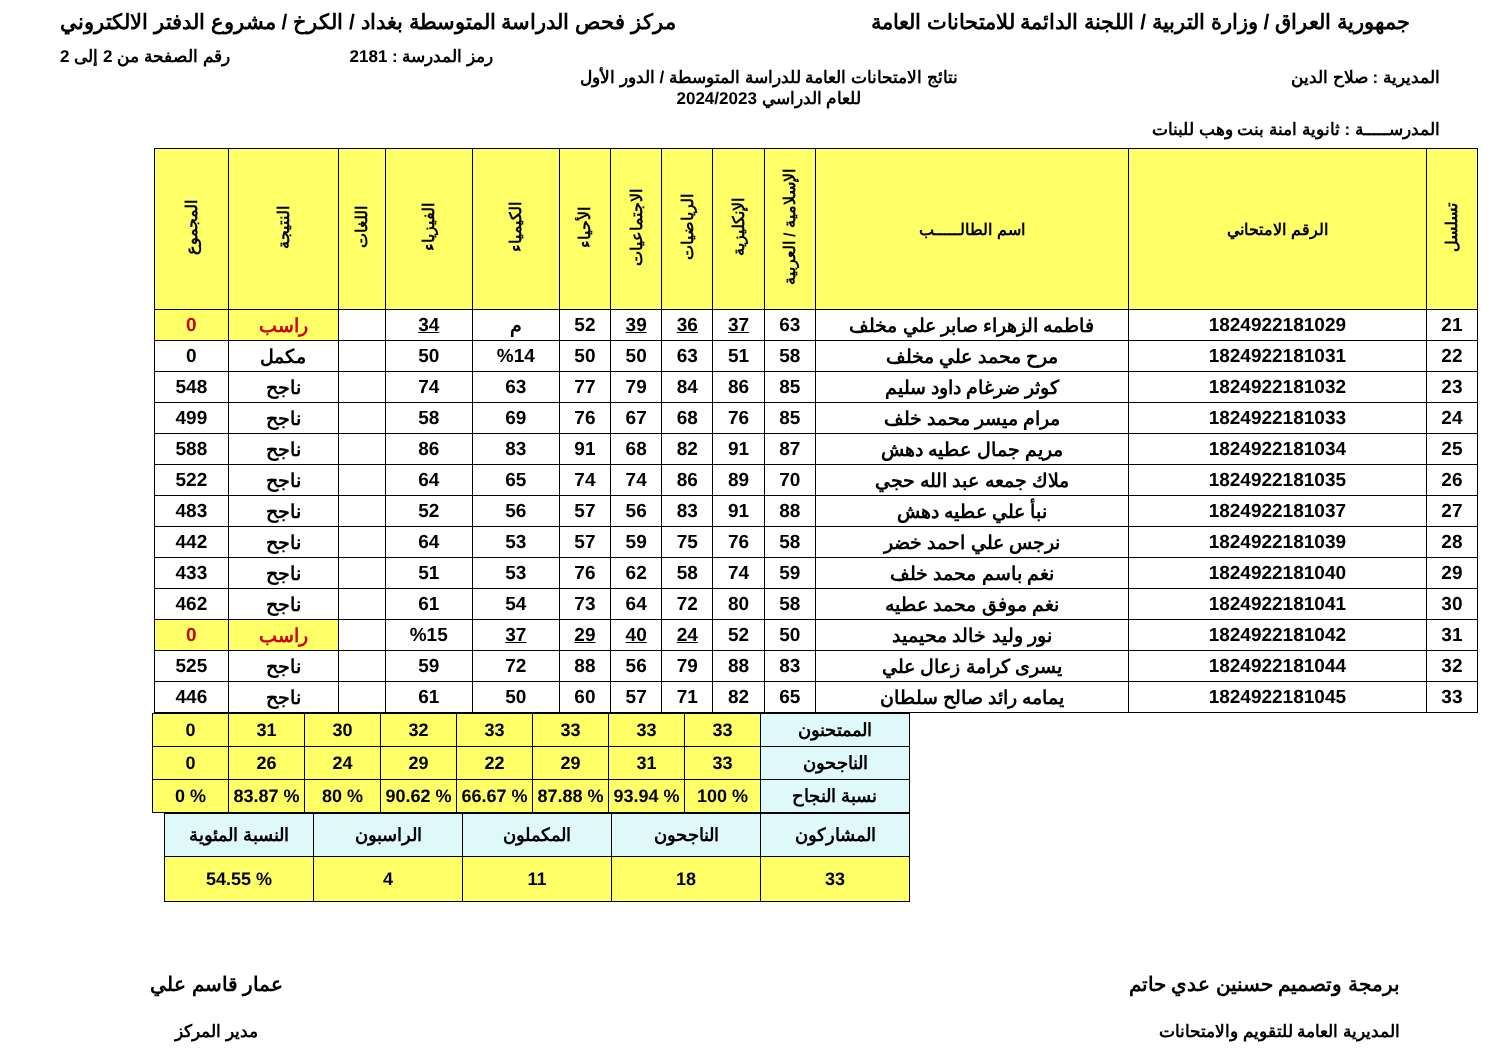جمهورية العراق / وزارة التربية / اللجنة الدائمة للامتحانات العامة
مركز فحص الدراسة المتوسطة بغداد / الكرخ / مشروع الدفتر الالكتروني
رمز المدرسة : 2181 رقم الصفحة من 2 إلى 2
المديرية : صلاح الدين نتائج الامتحانات العامة للدراسة المتوسطة / الدور الأول
للعام الدراسي 2024/2023
المدرســـــة : ثانوية امنة بنت وهب للبنات
| تسلسل | الرقم الامتحاني | اسم الطالـــــب | الإسلامية / العربية | الإنكليزية | الرياضيات | الاجتماعيات | الأحياء | الكيمياء | الفيزياء | اللغات | النتيجة | المجموع |
| --- | --- | --- | --- | --- | --- | --- | --- | --- | --- | --- | --- | --- |
| 21 | 1824922181029 | فاطمه الزهراء صابر علي مخلف | 63 | 37 | 36 | 39 | 52 | م | 34 | | راسب | 0 |
| 22 | 1824922181031 | مرح محمد علي مخلف | 58 | 51 | 63 | 50 | 50 | %14 | 50 | | مكمل | 0 |
| 23 | 1824922181032 | كوثر ضرغام داود سليم | 85 | 86 | 84 | 79 | 77 | 63 | 74 | | ناجح | 548 |
| 24 | 1824922181033 | مرام ميسر محمد خلف | 85 | 76 | 68 | 67 | 76 | 69 | 58 | | ناجح | 499 |
| 25 | 1824922181034 | مريم جمال عطيه دهش | 87 | 91 | 82 | 68 | 91 | 83 | 86 | | ناجح | 588 |
| 26 | 1824922181035 | ملاك جمعه عبد الله حجي | 70 | 89 | 86 | 74 | 74 | 65 | 64 | | ناجح | 522 |
| 27 | 1824922181037 | نبأ علي عطيه دهش | 88 | 91 | 83 | 56 | 57 | 56 | 52 | | ناجح | 483 |
| 28 | 1824922181039 | نرجس علي احمد خضر | 58 | 76 | 75 | 59 | 57 | 53 | 64 | | ناجح | 442 |
| 29 | 1824922181040 | نغم باسم محمد خلف | 59 | 74 | 58 | 62 | 76 | 53 | 51 | | ناجح | 433 |
| 30 | 1824922181041 | نغم موفق محمد عطيه | 58 | 80 | 72 | 64 | 73 | 54 | 61 | | ناجح | 462 |
| 31 | 1824922181042 | نور وليد خالد محيميد | 50 | 52 | 24 | 40 | 29 | 37 | %15 | | راسب | 0 |
| 32 | 1824922181044 | يسرى كرامة زعال علي | 83 | 88 | 79 | 56 | 88 | 72 | 59 | | ناجح | 525 |
| 33 | 1824922181045 | يمامه رائد صالح سلطان | 65 | 82 | 71 | 57 | 60 | 50 | 61 | | ناجح | 446 |
| الممتحنون | 33 | 33 | 33 | 33 | 32 | 30 | 31 | 0 |
| الناجحون | 33 | 31 | 29 | 22 | 29 | 24 | 26 | 0 |
| نسبة النجاح | % 100 | % 93.94 | % 87.88 | % 66.67 | % 90.62 | % 80 | % 83.87 | % 0 |
| المشاركون | الناجحون | المكملون | الراسبون | النسبة المئوية |
| 33 | 18 | 11 | 4 | % 54.55 |
برمجة وتصميم حسنين عدي حاتم
المديرية العامة للتقويم والامتحانات
عمار قاسم علي
مدير المركز